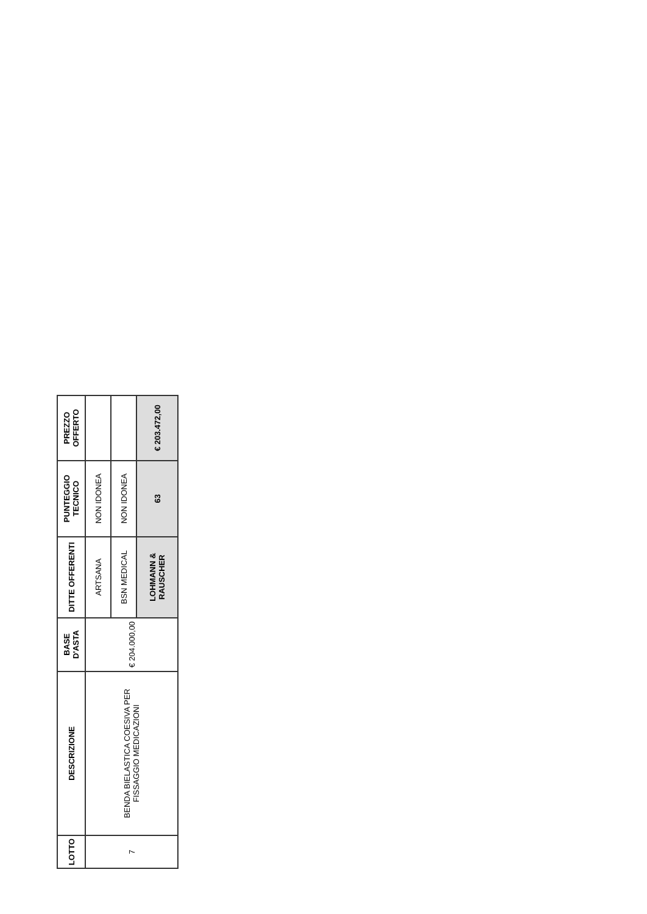| LOTTO | DESCRIZIONE | BASE D'ASTA | DITTE OFFERENTI | PUNTEGGIO TECNICO | PREZZO OFFERTO |
| --- | --- | --- | --- | --- | --- |
| 7 | BENDA BIELASTICA COESIVA PER FISSAGGIO MEDICAZIONI | € 204.000,00 | ARTSANA | NON IDONEA | |
| | | | BSN MEDICAL | NON IDONEA | |
| | | | LOHMANN & RAUSCHER | 63 | € 203.472,00 |